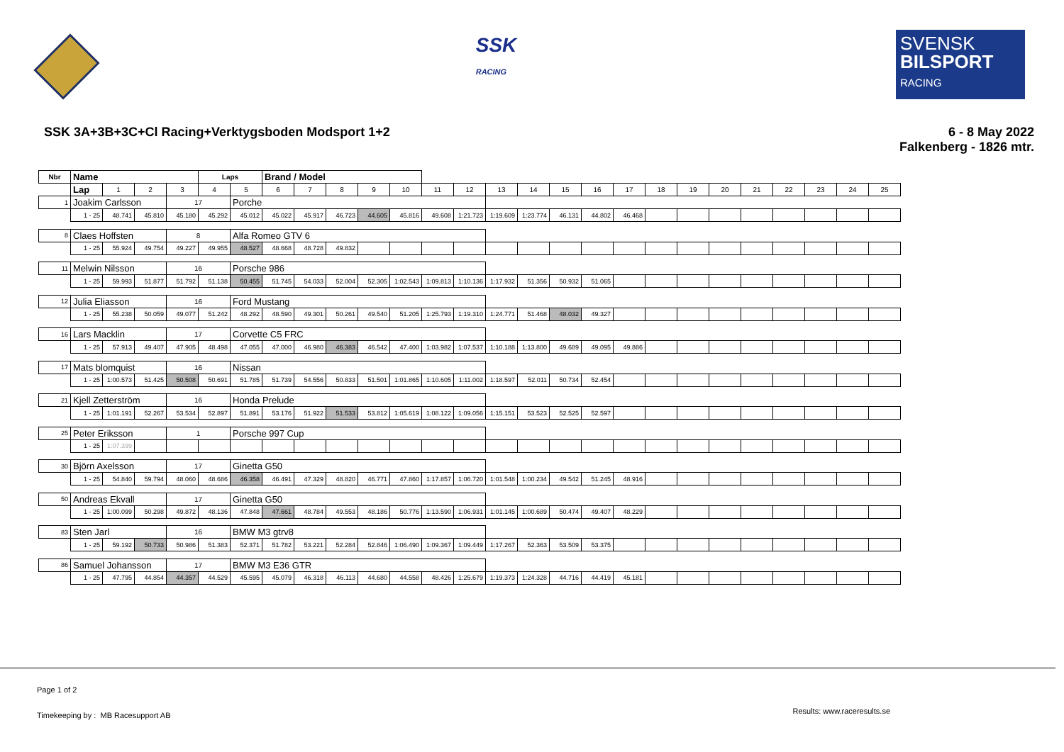SSK
RACING
SVENSK
BILSPORT
RACING
SSK 3A+3B+3C+Cl Racing+Verktygsboden Modsport 1+2
6 - 8 May 2022
Falkenberg - 1826 mtr.
| Nbr | Name | | | | Laps | | Brand / Model | | | | | | | | | | | | | | | | | | | |
| | Lap | 1 | 2 | 3 | 4 | 5 | 6 | 7 | 8 | 9 | 10 | 11 | 12 | 13 | 14 | 15 | 16 | 17 | 18 | 19 | 20 | 21 | 22 | 23 | 24 | 25 |
| 1 | Joakim Carlsson | | | 17 | | Porche | | | | | | | | | | | | | | | | | | | | |
| | 1 - 25 | 48.741 | 45.810 | 45.180 | 45.292 | 45.012 | 45.022 | 45.917 | 46.723 | 44.605 | 45.816 | 49.608 | 1:21.723 | 1:19.609 | 1:23.774 | 46.131 | 44.802 | 46.468 | | | | | | | | |
| 8 | Claes Hoffsten | | | 8 | | Alfa Romeo GTV 6 | | | | | | | | | | | | | | | | | | | | |
| | 1 - 25 | 55.924 | 49.754 | 49.227 | 49.955 | 48.527 | 48.668 | 48.728 | 49.832 | | | | | | | | | | | | | | | | | |
| 11 | Melwin Nilsson | | | 16 | | Porsche 986 | | | | | | | | | | | | | | | | | | | | |
| | 1 - 25 | 59.993 | 51.877 | 51.792 | 51.138 | 50.455 | 51.745 | 54.033 | 52.004 | 52.305 | 1:02.543 | 1:09.813 | 1:10.136 | 1:17.932 | 51.356 | 50.932 | 51.065 | | | | | | | | | |
| 12 | Julia Eliasson | | | 16 | | Ford Mustang | | | | | | | | | | | | | | | | | | | | |
| | 1 - 25 | 55.238 | 50.059 | 49.077 | 51.242 | 48.292 | 48.590 | 49.301 | 50.261 | 49.540 | 51.205 | 1:25.793 | 1:19.310 | 1:24.771 | 51.468 | 48.032 | 49.327 | | | | | | | | | |
| 16 | Lars Macklin | | | 17 | | Corvette C5 FRC | | | | | | | | | | | | | | | | | | | | |
| | 1 - 25 | 57.913 | 49.407 | 47.905 | 48.498 | 47.055 | 47.000 | 46.980 | 46.383 | 46.542 | 47.400 | 1:03.982 | 1:07.537 | 1:10.188 | 1:13.800 | 49.689 | 49.095 | 49.886 | | | | | | | | |
| 17 | Mats blomquist | | | 16 | | Nissan | | | | | | | | | | | | | | | | | | | | |
| | 1 - 25 | 1:00.573 | 51.425 | 50.508 | 50.691 | 51.785 | 51.739 | 54.556 | 50.833 | 51.501 | 1:01.865 | 1:10.605 | 1:11.002 | 1:18.597 | 52.011 | 50.734 | 52.454 | | | | | | | | | |
| 21 | Kjell Zetterström | | | 16 | | Honda Prelude | | | | | | | | | | | | | | | | | | | | |
| | 1 - 25 | 1:01.191 | 52.267 | 53.534 | 52.897 | 51.891 | 53.176 | 51.922 | 51.533 | 53.812 | 1:05.619 | 1:08.122 | 1:09.056 | 1:15.151 | 53.523 | 52.525 | 52.597 | | | | | | | | | |
| 25 | Peter Eriksson | | | 1 | | Porsche 997 Cup | | | | | | | | | | | | | | | | | | | | |
| | 1 - 25 | 1:07.399 | | | | | | | | | | | | | | | | | | | | | | | | |
| 30 | Björn Axelsson | | | 17 | | Ginetta G50 | | | | | | | | | | | | | | | | | | | | |
| | 1 - 25 | 54.840 | 59.794 | 48.060 | 48.686 | 46.358 | 46.491 | 47.329 | 48.820 | 46.771 | 47.860 | 1:17.857 | 1:06.720 | 1:01.548 | 1:00.234 | 49.542 | 51.245 | 48.916 | | | | | | | | |
| 50 | Andreas Ekvall | | | 17 | | Ginetta G50 | | | | | | | | | | | | | | | | | | | | |
| | 1 - 25 | 1:00.099 | 50.298 | 49.872 | 48.136 | 47.848 | 47.661 | 48.784 | 49.553 | 48.186 | 50.776 | 1:13.590 | 1:06.931 | 1:01.145 | 1:00.689 | 50.474 | 49.407 | 48.229 | | | | | | | | |
| 83 | Sten Jarl | | | 16 | | BMW M3 gtrv8 | | | | | | | | | | | | | | | | | | | | |
| | 1 - 25 | 59.192 | 50.733 | 50.986 | 51.383 | 52.371 | 51.782 | 53.221 | 52.284 | 52.846 | 1:06.490 | 1:09.367 | 1:09.449 | 1:17.267 | 52.363 | 53.509 | 53.375 | | | | | | | | | |
| 86 | Samuel Johansson | | | 17 | | BMW M3 E36 GTR | | | | | | | | | | | | | | | | | | | | |
| | 1 - 25 | 47.795 | 44.854 | 44.357 | 44.529 | 45.595 | 45.079 | 46.318 | 46.113 | 44.680 | 44.558 | 48.426 | 1:25.679 | 1:19.373 | 1:24.328 | 44.716 | 44.419 | 45.181 | | | | | | | | |
Page 1 of 2
Timekeeping by : MB Racesupport AB
Results: www.raceresults.se